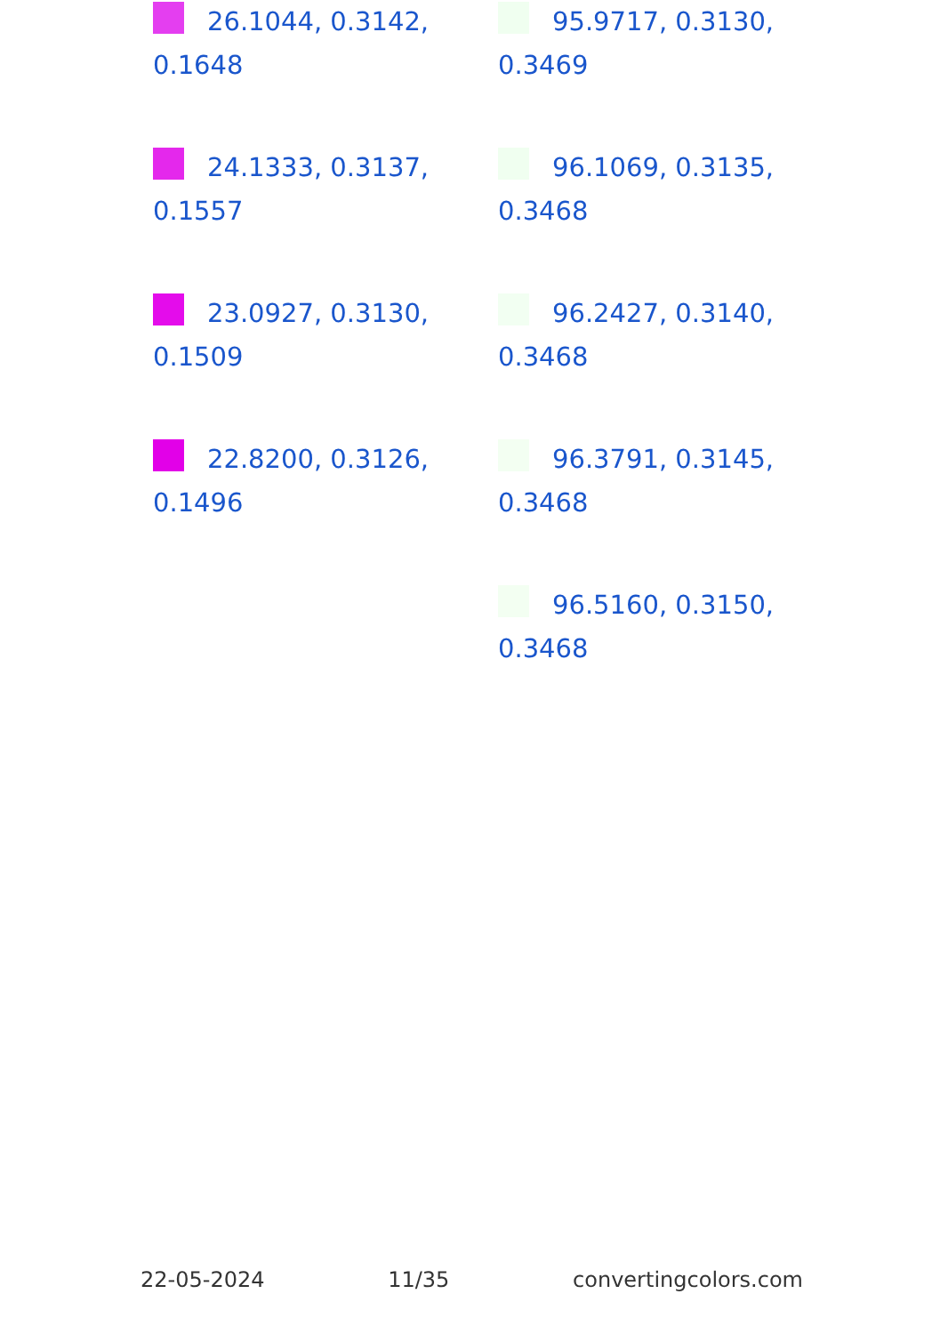26.1044, 0.3142, 0.1648
24.1333, 0.3137, 0.1557
23.0927, 0.3130, 0.1509
22.8200, 0.3126, 0.1496
95.9717, 0.3130, 0.3469
96.1069, 0.3135, 0.3468
96.2427, 0.3140, 0.3468
96.3791, 0.3145, 0.3468
96.5160, 0.3150, 0.3468
22-05-2024 11/35 convertingcolors.com